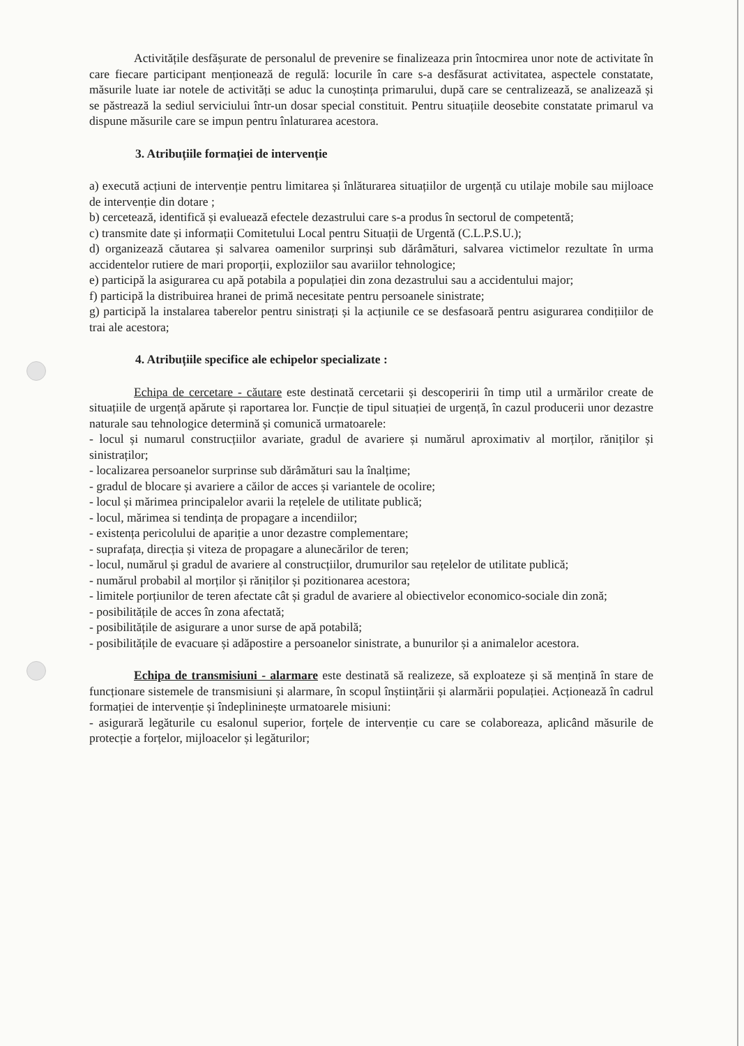Activitățile desfășurate de personalul de prevenire se finalizeaza prin întocmirea unor note de activitate în care fiecare participant menționează de regulă: locurile în care s-a desfăsurat activitatea, aspectele constatate, măsurile luate iar notele de activități se aduc la cunoștința primarului, după care se centralizează, se analizează și se păstrează la sediul serviciului într-un dosar special constituit. Pentru situațiile deosebite constatate primarul va dispune măsurile care se impun pentru înlaturarea acestora.
3. Atribuțiile formației de intervenție
a) execută acțiuni de intervenție pentru limitarea și înlăturarea situațiilor de urgență cu utilaje mobile sau mijloace de intervenție din dotare ;
b) cercetează, identifică și evaluează efectele dezastrului care s-a produs în sectorul de competentă;
c) transmite date și informații Comitetului Local pentru Situații de Urgentă (C.L.P.S.U.);
d) organizează căutarea și salvarea oamenilor surprinși sub dărâmături, salvarea victimelor rezultate în urma accidentelor rutiere de mari proporții, exploziilor sau avariilor tehnologice;
e) participă la asigurarea cu apă potabila a populației din zona dezastrului sau a accidentului major;
f) participă la distribuirea hranei de primă necesitate pentru persoanele sinistrate;
g) participă la instalarea taberelor pentru sinistrați și la acțiunile ce se desfasoară pentru asigurarea condițiilor de trai ale acestora;
4. Atribuțiile specifice ale echipelor specializate :
Echipa de cercetare - căutare este destinată cercetarii și descoperirii în timp util a urmărilor create de situațiile de urgență apărute și raportarea lor. Funcție de tipul situației de urgență, în cazul producerii unor dezastre naturale sau tehnologice determină și comunică urmatoarele:
- locul și numarul construcțiilor avariate, gradul de avariere și numărul aproximativ al morților, răniților și sinistraților;
- localizarea persoanelor surprinse sub dărâmături sau la înalțime;
- gradul de blocare și avariere a căilor de acces și variantele de ocolire;
- locul și mărimea principalelor avarii la rețelele de utilitate publică;
- locul, mărimea si tendința de propagare a incendiilor;
- existența pericolului de apariție a unor dezastre complementare;
- suprafața, direcția și viteza de propagare a alunecărilor de teren;
- locul, numărul și gradul de avariere al construcțiilor, drumurilor sau rețelelor de utilitate publică;
- numărul probabil al morților și răniților și pozitionarea acestora;
- limitele porțiunilor de teren afectate cât și gradul de avariere al obiectivelor economico-sociale din zonă;
- posibilitățile de acces în zona afectată;
- posibilitățile de asigurare a unor surse de apă potabilă;
- posibilitățile de evacuare și adăpostire a persoanelor sinistrate, a bunurilor și a animalelor acestora.
Echipa de transmisiuni - alarmare este destinată să realizeze, să exploateze și să mențină în stare de funcționare sistemele de transmisiuni și alarmare, în scopul înștiințării și alarmării populației. Acționează în cadrul formației de intervenție și îndeplininește urmatoarele misiuni:
- asigurară legăturile cu esalonul superior, forțele de intervenție cu care se colaboreaza, aplicând măsurile de protecție a forțelor, mijloacelor și legăturilor;